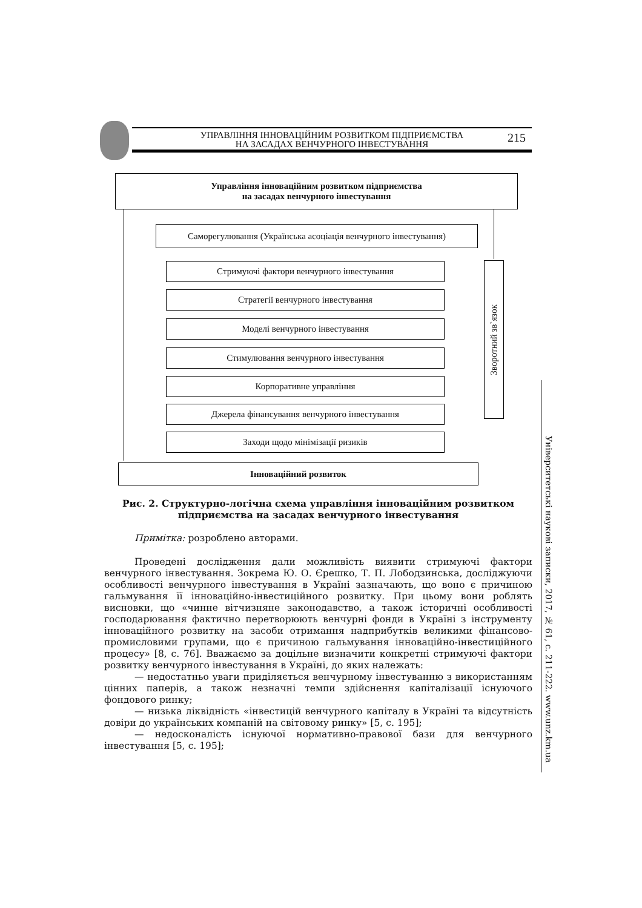УПРАВЛІННЯ ІННОВАЦІЙНИМ РОЗВИТКОМ ПІДПРИЄМСТВА
НА ЗАСАДАХ ВЕНЧУРНОГО ІНВЕСТУВАННЯ
215
Управління інноваційним розвитком підприємства
на засадах венчурного інвестування
Саморегулювання (Українська асоціація венчурного інвестування)
Стримуючі фактори венчурного інвестування
Стратегії венчурного інвестування
Моделі венчурного інвестування
Стимулювання венчурного інвестування
Корпоративне управління
Джерела фінансування венчурного інвестування
Заходи щодо мінімізації ризиків
Зворотний зв`язок
Інноваційний розвиток
Рис. 2. Структурно-логічна схема управління інноваційним розвитком підприємства на засадах венчурного інвестування
Примітка: розроблено авторами.
Проведені дослідження дали можливість виявити стримуючі фактори венчурного інвестування. Зокрема Ю. О. Єрешко, Т. П. Лободзинська, досліджуючи особливості венчурного інвестування в Україні зазначають, що воно є причиною гальмування її інноваційно-інвестиційного розвитку. При цьому вони роблять висновки, що «чинне вітчизняне законодавство, а також історичні особливості господарювання фактично перетворюють венчурні фонди в Україні з інструменту інноваційного розвитку на засоби отримання надприбутків великими фінансово-промисловими групами, що є причиною гальмування інноваційно-інвестиційного процесу» [8, с. 76]. Вважаємо за доцільне визначити конкретні стримуючі фактори розвитку венчурного інвестування в Україні, до яких належать:
— недостатньо уваги приділяється венчурному інвестуванню з використанням цінних паперів, а також незначні темпи здійснення капіталізації існуючого фондового ринку;
— низька ліквідність «інвестицій венчурного капіталу в Україні та відсутність довіри до українських компаній на світовому ринку» [5, с. 195];
— недосконалість існуючої нормативно-правової бази для венчурного інвестування [5, с. 195];
Університетські наукові записки, 2017, № 61, с. 211-222. www.unz.km.ua